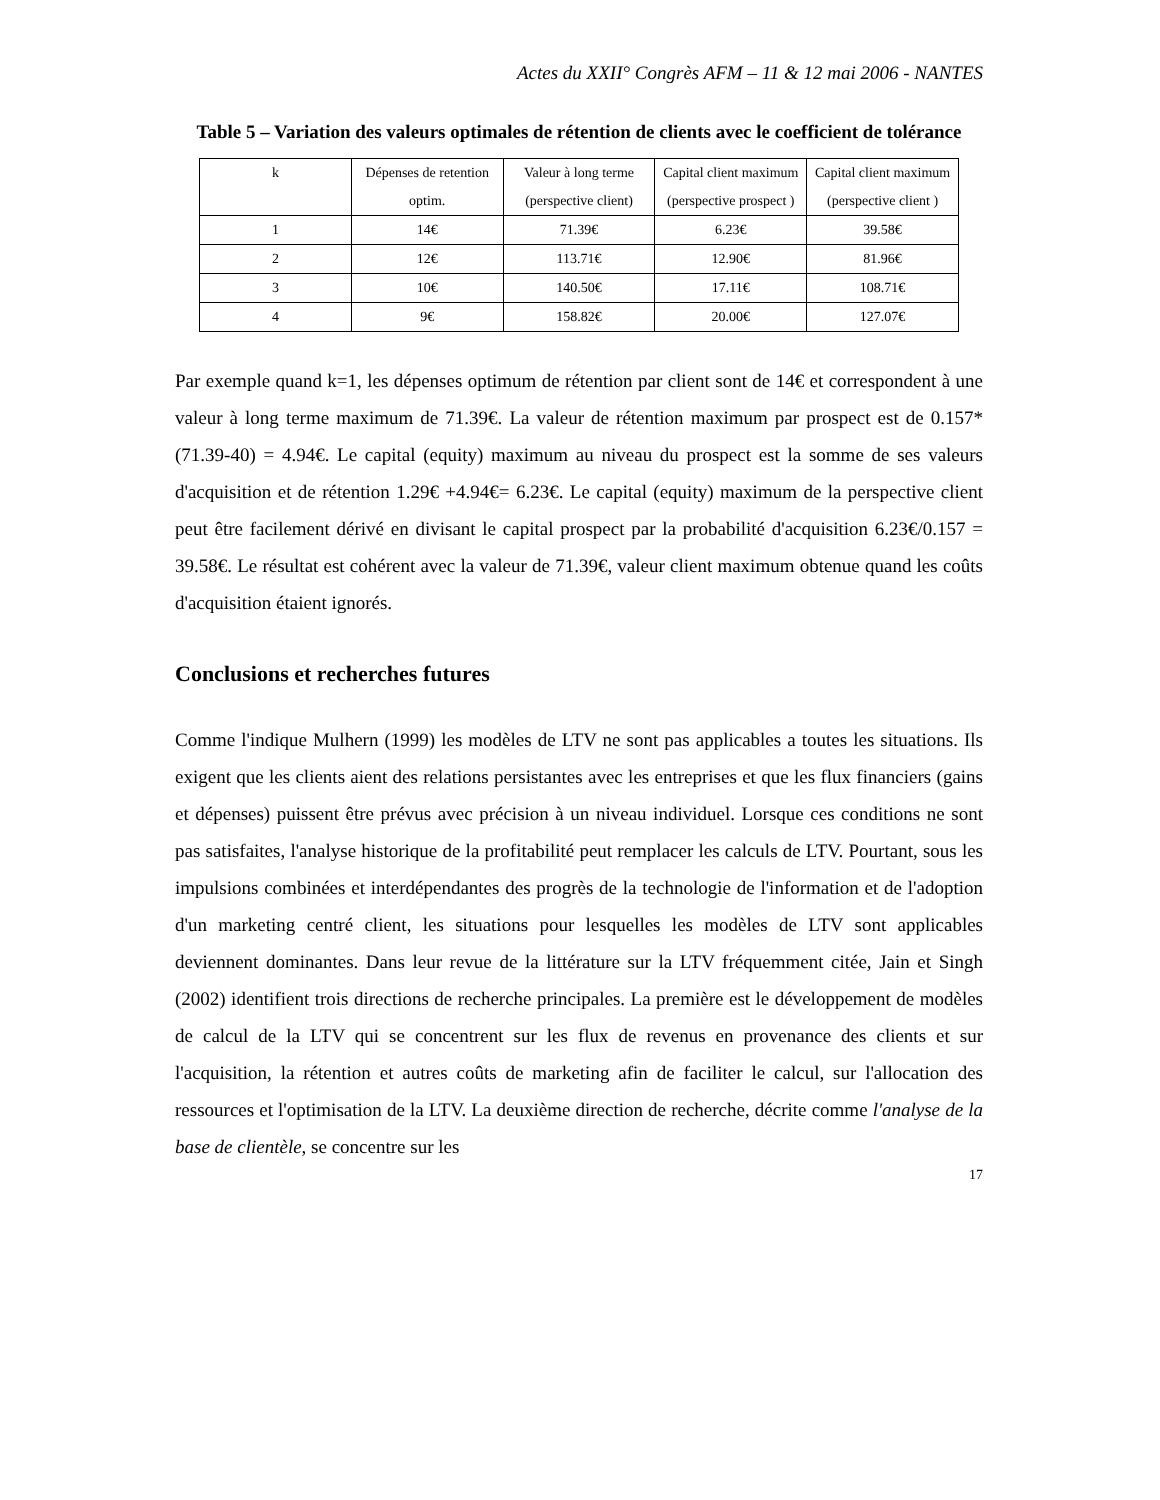Actes du XXII° Congrès AFM – 11 & 12 mai 2006 - NANTES
Table 5 – Variation des valeurs optimales de rétention de clients avec le coefficient de tolérance
| k | Dépenses de retention optim. | Valeur à long terme (perspective client) | Capital client maximum (perspective prospect ) | Capital client maximum (perspective client ) |
| 1 | 14€ | 71.39€ | 6.23€ | 39.58€ |
| 2 | 12€ | 113.71€ | 12.90€ | 81.96€ |
| 3 | 10€ | 140.50€ | 17.11€ | 108.71€ |
| 4 | 9€ | 158.82€ | 20.00€ | 127.07€ |
Par exemple quand k=1, les dépenses optimum de rétention par client sont de 14€ et correspondent à une valeur à long terme maximum de 71.39€. La valeur de rétention maximum par prospect est de 0.157*(71.39-40) = 4.94€. Le capital (equity) maximum au niveau du prospect est la somme de ses valeurs d'acquisition et de rétention 1.29€ +4.94€= 6.23€. Le capital (equity) maximum de la perspective client peut être facilement dérivé en divisant le capital prospect par la probabilité d'acquisition 6.23€/0.157 = 39.58€. Le résultat est cohérent avec la valeur de 71.39€, valeur client maximum obtenue quand les coûts d'acquisition étaient ignorés.
Conclusions et recherches futures
Comme l'indique Mulhern (1999) les modèles de LTV ne sont pas applicables a toutes les situations. Ils exigent que les clients aient des relations persistantes avec les entreprises et que les flux financiers (gains et dépenses) puissent être prévus avec précision à un niveau individuel. Lorsque ces conditions ne sont pas satisfaites, l'analyse historique de la profitabilité peut remplacer les calculs de LTV. Pourtant, sous les impulsions combinées et interdépendantes des progrès de la technologie de l'information et de l'adoption d'un marketing centré client, les situations pour lesquelles les modèles de LTV sont applicables deviennent dominantes. Dans leur revue de la littérature sur la LTV fréquemment citée, Jain et Singh (2002) identifient trois directions de recherche principales. La première est le développement de modèles de calcul de la LTV qui se concentrent sur les flux de revenus en provenance des clients et sur l'acquisition, la rétention et autres coûts de marketing afin de faciliter le calcul, sur l'allocation des ressources et l'optimisation de la LTV. La deuxième direction de recherche, décrite comme l'analyse de la base de clientèle, se concentre sur les
17